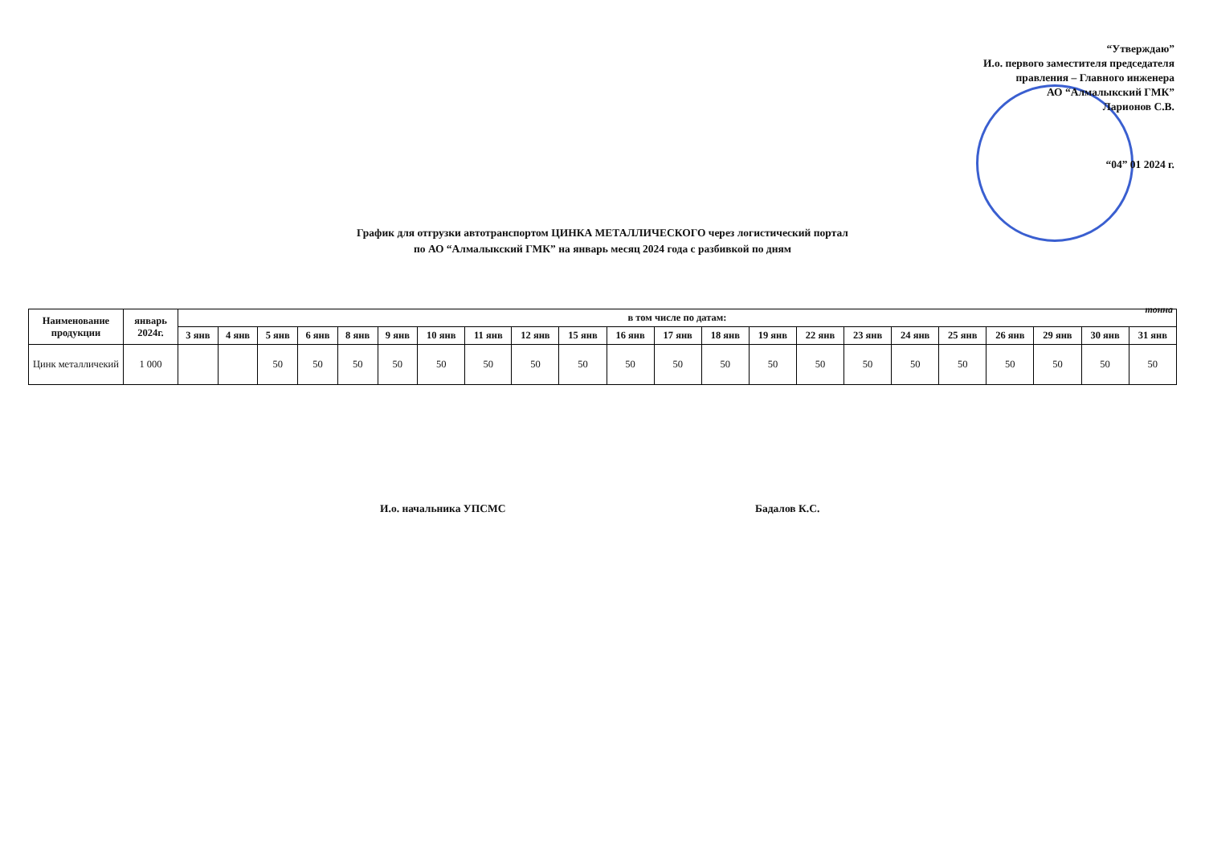“Утверждаю”
И.о. первого заместителя председателя
правления – Главного инженера
АО “Алмалыкский ГМК”
Ларионов С.В.
“04” 01 2024 г.
График для отгрузки автотранспортом ЦИНКА МЕТАЛЛИЧЕСКОГО через логистический портал
по АО “Алмалыкский ГМК” на январь месяц 2024 года с разбивкой по дням
тонна
| Наименование продукции | январь 2024г. | в том числе по датам: | | | | | | | | | | | | | | | | | | | | | |
| --- | --- | --- | --- | --- | --- | --- | --- | --- | --- | --- | --- | --- | --- | --- | --- | --- | --- | --- | --- | --- | --- | --- | --- |
| | | 3 янв | 4 янв | 5 янв | 6 янв | 8 янв | 9 янв | 10 янв | 11 янв | 12 янв | 15 янв | 16 янв | 17 янв | 18 янв | 19 янв | 22 янв | 23 янв | 24 янв | 25 янв | 26 янв | 29 янв | 30 янв | 31 янв |
| Цинк металличекий | 1 000 | | | 50 | 50 | 50 | 50 | 50 | 50 | 50 | 50 | 50 | 50 | 50 | 50 | 50 | 50 | 50 | 50 | 50 | 50 | 50 | 50 |
И.о. начальника УПСМС Бадалов К.С.